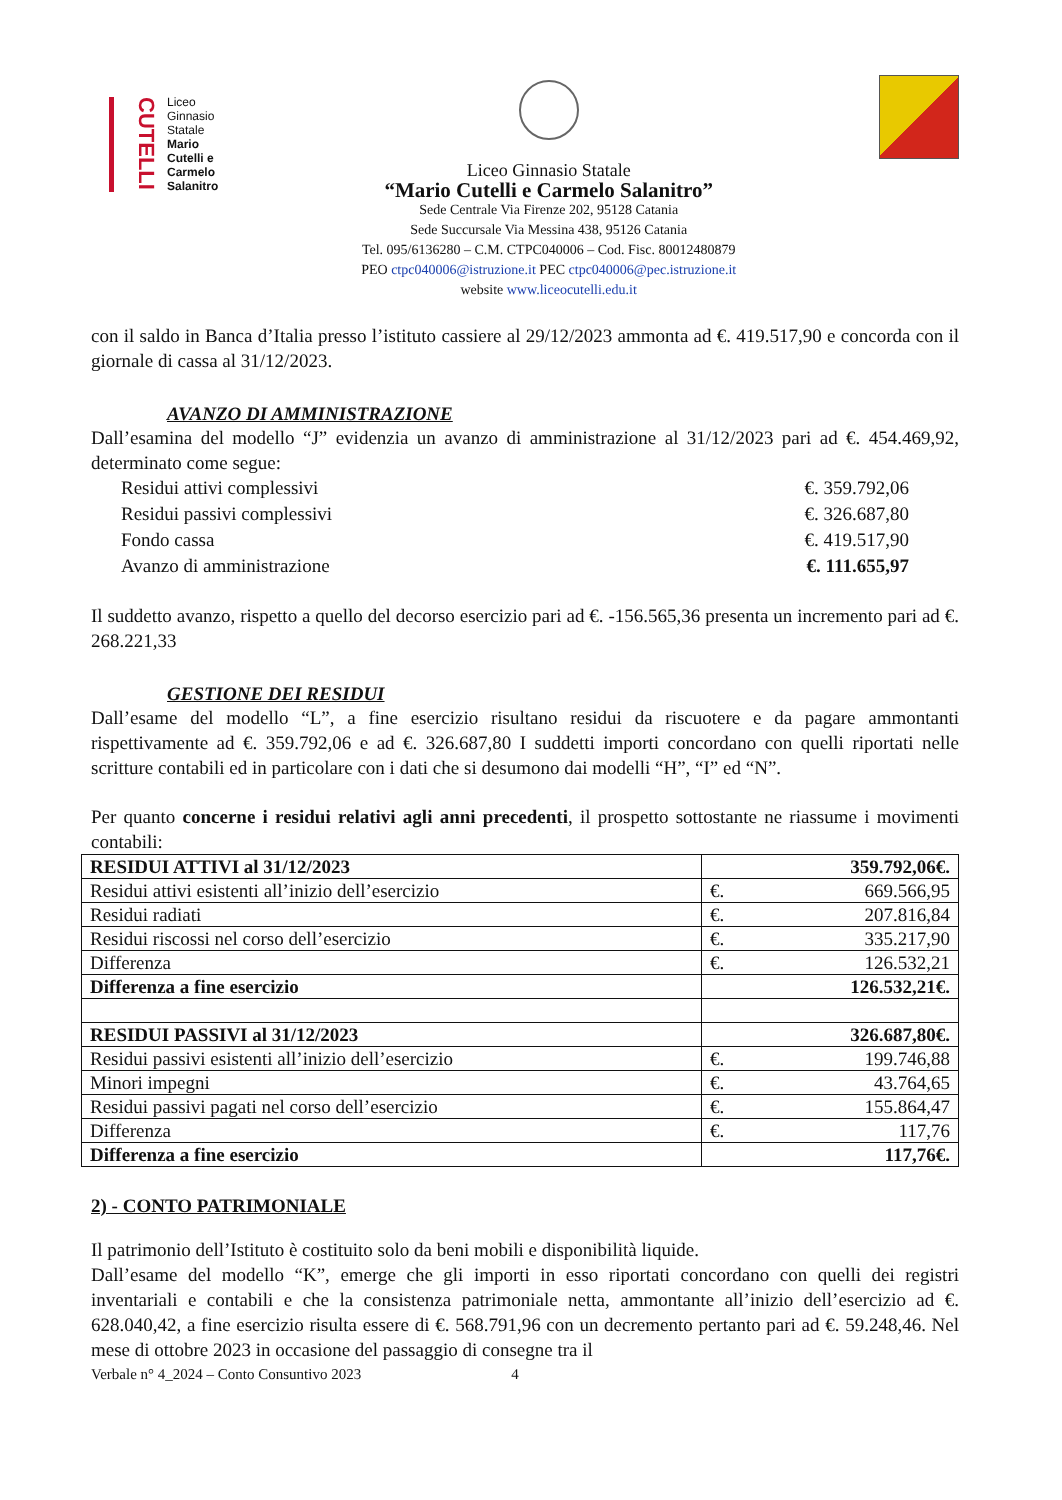CUTELLI
Liceo
Ginnasio
Statale
Mario
Cutelli e
Carmelo
Salanitro
Liceo Ginnasio Statale
“Mario Cutelli e Carmelo Salanitro”
Sede Centrale Via Firenze 202, 95128 Catania
Sede Succursale Via Messina 438, 95126 Catania
Tel. 095/6136280 – C.M. CTPC040006 – Cod. Fisc. 80012480879
PEO ctpc040006@istruzione.it PEC ctpc040006@pec.istruzione.it
website www.liceocutelli.edu.it
con il saldo in Banca d’Italia presso l’istituto cassiere al 29/12/2023 ammonta ad €. 419.517,90 e concorda con il giornale di cassa al 31/12/2023.
AVANZO DI AMMINISTRAZIONE
Dall’esamina del modello “J” evidenzia un avanzo di amministrazione al 31/12/2023 pari ad €. 454.469,92, determinato come segue:
Residui attivi complessivi €. 359.792,06
Residui passivi complessivi €. 326.687,80
Fondo cassa €. 419.517,90
Avanzo di amministrazione €. 111.655,97
Il suddetto avanzo, rispetto a quello del decorso esercizio pari ad €. -156.565,36 presenta un incremento pari ad €. 268.221,33
GESTIONE DEI RESIDUI
Dall’esame del modello “L”, a fine esercizio risultano residui da riscuotere e da pagare ammontanti rispettivamente ad €. 359.792,06 e ad €. 326.687,80 I suddetti importi concordano con quelli riportati nelle scritture contabili ed in particolare con i dati che si desumono dai modelli “H”, “I” ed “N”.
Per quanto concerne i residui relativi agli anni precedenti, il prospetto sottostante ne riassume i movimenti contabili:
| RESIDUI ATTIVI al 31/12/2023 | €. 359.792,06 |
| Residui attivi esistenti all’inizio dell’esercizio | €. 669.566,95 |
| Residui radiati | €. 207.816,84 |
| Residui riscossi nel corso dell’esercizio | €. 335.217,90 |
| Differenza | €. 126.532,21 |
| Differenza a fine esercizio | €. 126.532,21 |
| RESIDUI PASSIVI al 31/12/2023 | €. 326.687,80 |
| Residui passivi esistenti all’inizio dell’esercizio | €. 199.746,88 |
| Minori impegni | €. 43.764,65 |
| Residui passivi pagati nel corso dell’esercizio | €. 155.864,47 |
| Differenza | €. 117,76 |
| Differenza a fine esercizio | €. 117,76 |
2) - CONTO PATRIMONIALE
Il patrimonio dell’Istituto è costituito solo da beni mobili e disponibilità liquide.
Dall’esame del modello “K”, emerge che gli importi in esso riportati concordano con quelli dei registri inventariali e contabili e che la consistenza patrimoniale netta, ammontante all’inizio dell’esercizio ad €. 628.040,42, a fine esercizio risulta essere di €. 568.791,96 con un decremento pertanto pari ad €. 59.248,46. Nel mese di ottobre 2023 in occasione del passaggio di consegne tra il
Verbale n° 4_2024 – Conto Consuntivo 2023 4